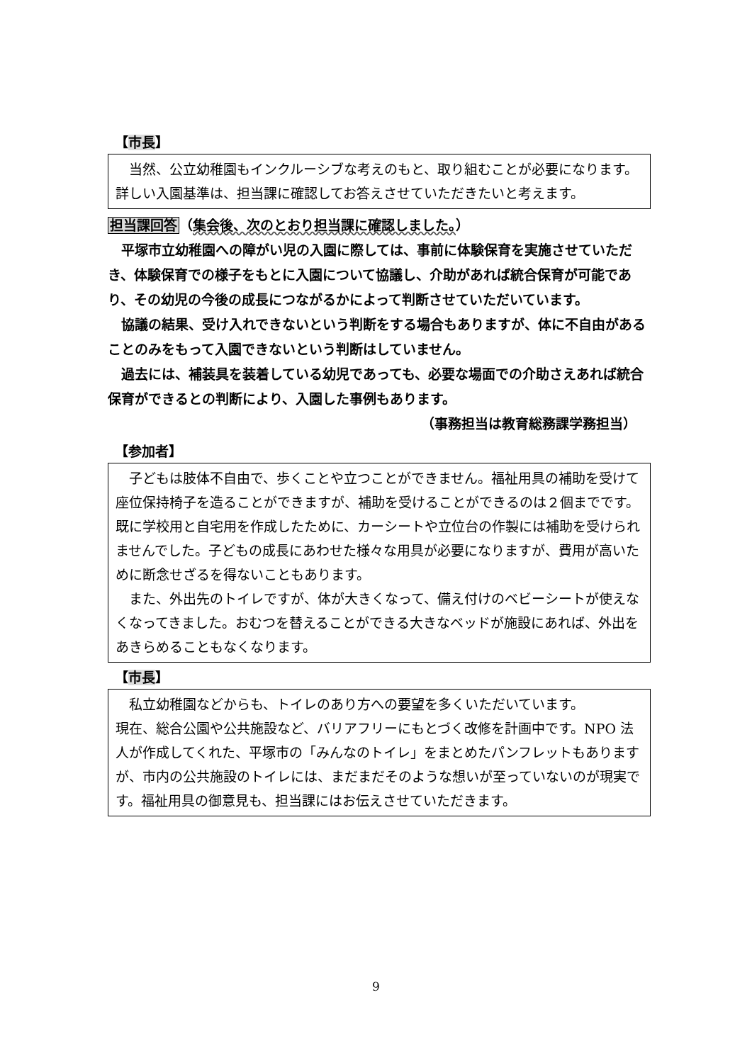【市長】
当然、公立幼稚園もインクルーシブな考えのもと、取り組むことが必要になります。詳しい入園基準は、担当課に確認してお答えさせていただきたいと考えます。
担当課回答（集会後、次のとおり担当課に確認しました。）
平塚市立幼稚園への障がい児の入園に際しては、事前に体験保育を実施させていただき、体験保育での様子をもとに入園について協議し、介助があれば統合保育が可能であり、その幼児の今後の成長につながるかによって判断させていただいています。
協議の結果、受け入れできないという判断をする場合もありますが、体に不自由があることのみをもって入園できないという判断はしていません。
過去には、補装具を装着している幼児であっても、必要な場面での介助さえあれば統合保育ができるとの判断により、入園した事例もあります。
（事務担当は教育総務課学務担当）
【参加者】
子どもは肢体不自由で、歩くことや立つことができません。福祉用具の補助を受けて座位保持椅子を造ることができますが、補助を受けることができるのは２個までです。既に学校用と自宅用を作成したために、カーシートや立位台の作製には補助を受けられませんでした。子どもの成長にあわせた様々な用具が必要になりますが、費用が高いために断念せざるを得ないこともあります。
また、外出先のトイレですが、体が大きくなって、備え付けのベビーシートが使えなくなってきました。おむつを替えることができる大きなベッドが施設にあれば、外出をあきらめることもなくなります。
【市長】
私立幼稚園などからも、トイレのあり方への要望を多くいただいています。
現在、総合公園や公共施設など、バリアフリーにもとづく改修を計画中です。NPO 法人が作成してくれた、平塚市の「みんなのトイレ」をまとめたパンフレットもありますが、市内の公共施設のトイレには、まだまだそのような想いが至っていないのが現実です。福祉用具の御意見も、担当課にはお伝えさせていただきます。
9